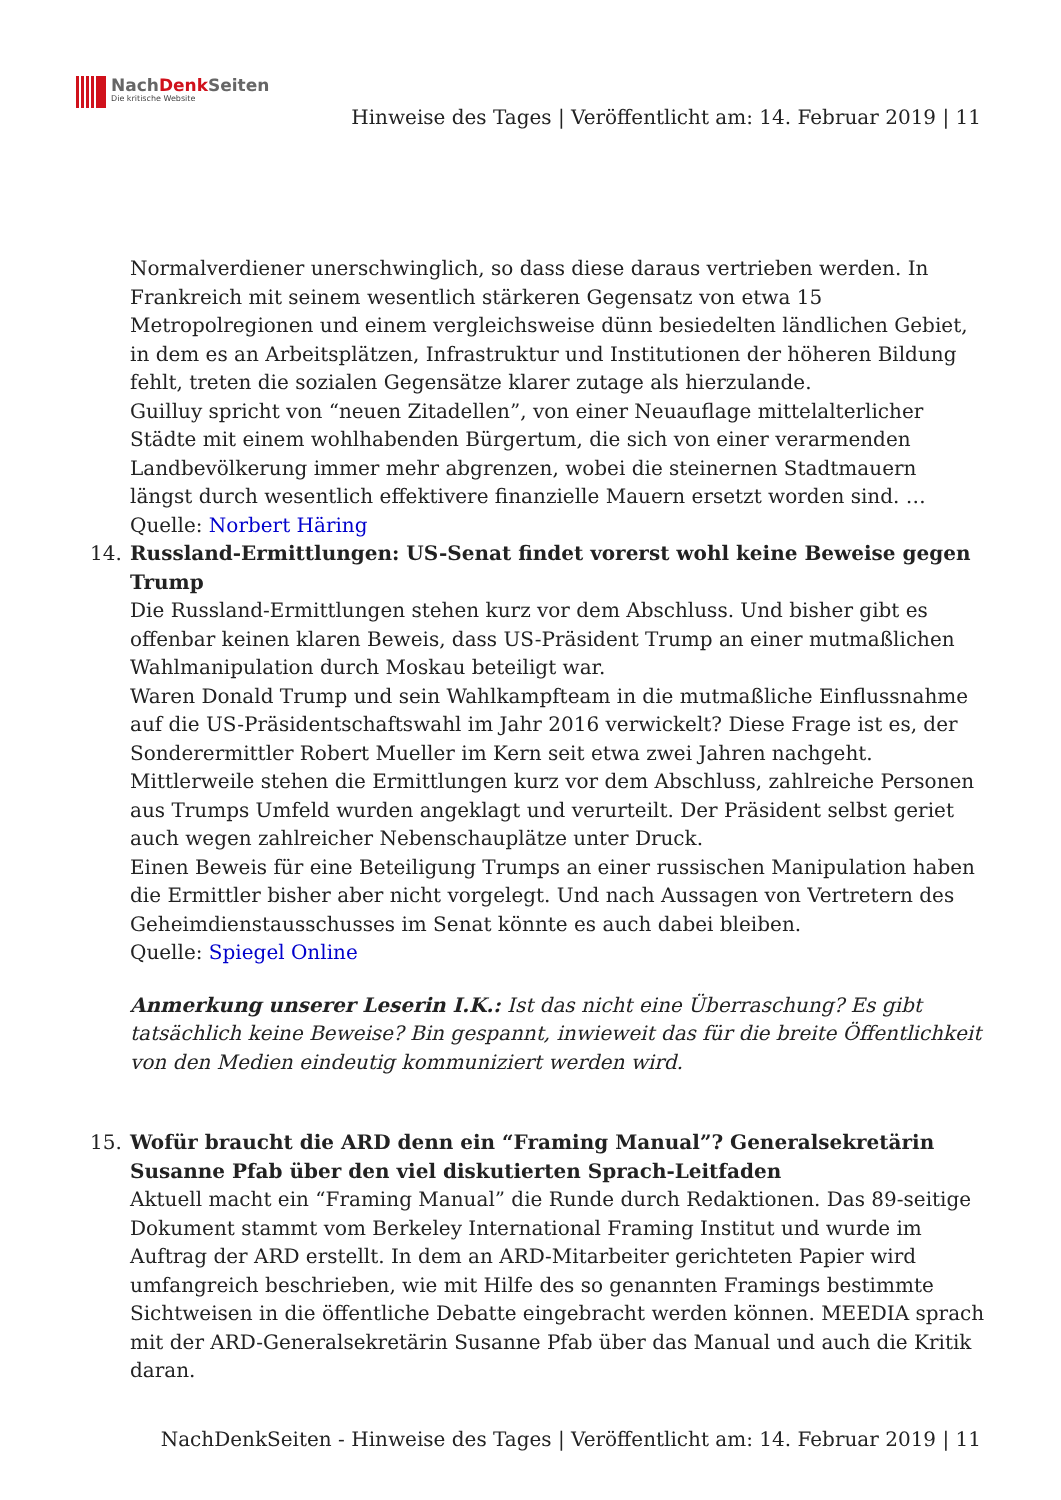NachDenk Seiten
Die kritische Website
Hinweise des Tages | Veröffentlicht am: 14. Februar 2019 | 11
Normalverdiener unerschwinglich, so dass diese daraus vertrieben werden. In Frankreich mit seinem wesentlich stärkeren Gegensatz von etwa 15 Metropolregionen und einem vergleichsweise dünn besiedelten ländlichen Gebiet, in dem es an Arbeitsplätzen, Infrastruktur und Institutionen der höheren Bildung fehlt, treten die sozialen Gegensätze klarer zutage als hierzulande.
Guilluy spricht von “neuen Zitadellen”, von einer Neuauflage mittelalterlicher Städte mit einem wohlhabenden Bürgertum, die sich von einer verarmenden Landbevölkerung immer mehr abgrenzen, wobei die steinernen Stadtmauern längst durch wesentlich effektivere finanzielle Mauern ersetzt worden sind. …
Quelle: Norbert Häring
14. Russland-Ermittlungen: US-Senat findet vorerst wohl keine Beweise gegen Trump
Die Russland-Ermittlungen stehen kurz vor dem Abschluss. Und bisher gibt es offenbar keinen klaren Beweis, dass US-Präsident Trump an einer mutmaßlichen Wahlmanipulation durch Moskau beteiligt war.
Waren Donald Trump und sein Wahlkampfteam in die mutmaßliche Einflussnahme auf die US-Präsidentschaftswahl im Jahr 2016 verwickelt? Diese Frage ist es, der Sonderermittler Robert Mueller im Kern seit etwa zwei Jahren nachgeht. Mittlerweile stehen die Ermittlungen kurz vor dem Abschluss, zahlreiche Personen aus Trumps Umfeld wurden angeklagt und verurteilt. Der Präsident selbst geriet auch wegen zahlreicher Nebenschauplätze unter Druck.
Einen Beweis für eine Beteiligung Trumps an einer russischen Manipulation haben die Ermittler bisher aber nicht vorgelegt. Und nach Aussagen von Vertretern des Geheimdienstausschusses im Senat könnte es auch dabei bleiben.
Quelle: Spiegel Online
Anmerkung unserer Leserin I.K.: Ist das nicht eine Überraschung? Es gibt tatsächlich keine Beweise? Bin gespannt, inwieweit das für die breite Öffentlichkeit von den Medien eindeutig kommuniziert werden wird.
15. Wofür braucht die ARD denn ein “Framing Manual”? Generalsekretärin Susanne Pfab über den viel diskutierten Sprach-Leitfaden
Aktuell macht ein “Framing Manual” die Runde durch Redaktionen. Das 89-seitige Dokument stammt vom Berkeley International Framing Institut und wurde im Auftrag der ARD erstellt. In dem an ARD-Mitarbeiter gerichteten Papier wird umfangreich beschrieben, wie mit Hilfe des so genannten Framings bestimmte Sichtweisen in die öffentliche Debatte eingebracht werden können. MEEDIA sprach mit der ARD-Generalsekretärin Susanne Pfab über das Manual und auch die Kritik daran.
NachDenkSeiten - Hinweise des Tages | Veröffentlicht am: 14. Februar 2019 | 11